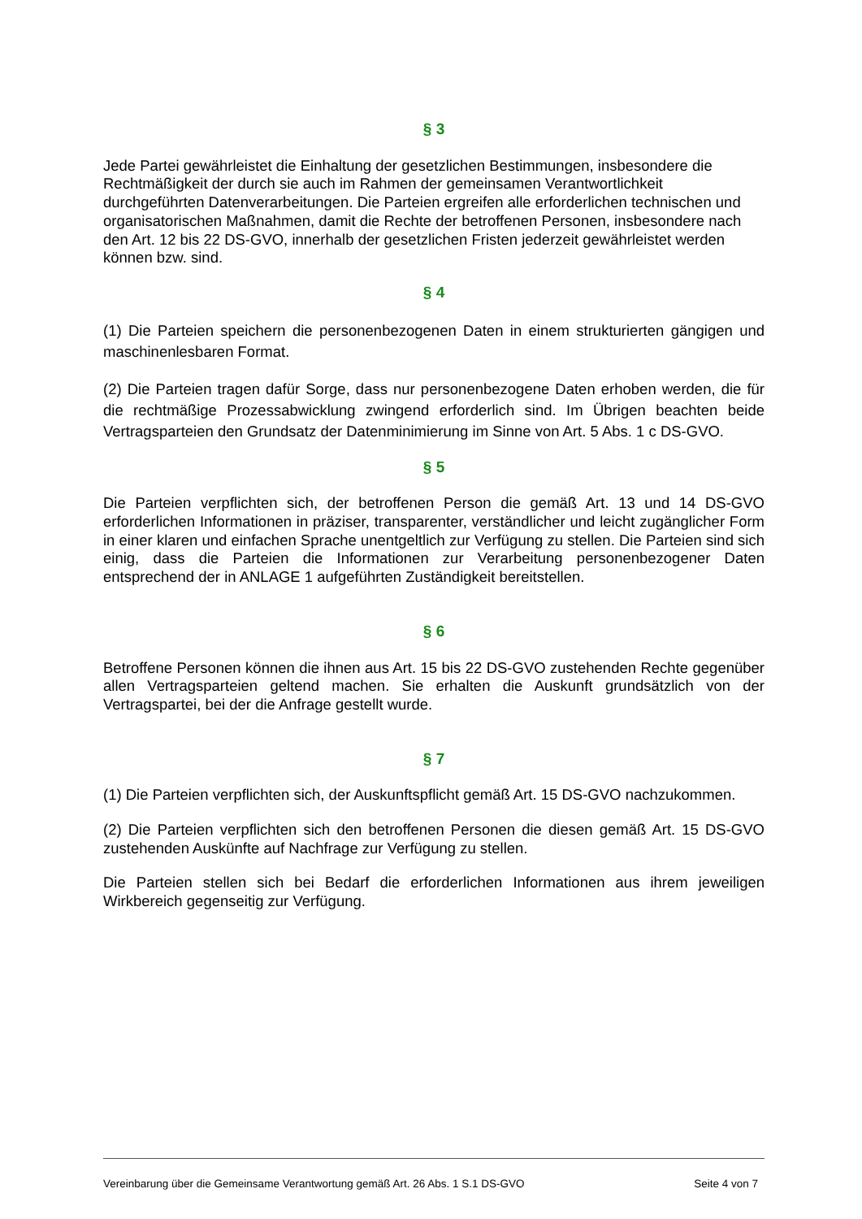§ 3
Jede Partei gewährleistet die Einhaltung der gesetzlichen Bestimmungen, insbesondere die Rechtmäßigkeit der durch sie auch im Rahmen der gemeinsamen Verantwortlichkeit durchgeführten Datenverarbeitungen. Die Parteien ergreifen alle erforderlichen technischen und organisatorischen Maßnahmen, damit die Rechte der betroffenen Personen, insbesondere nach den Art. 12 bis 22 DS-GVO, innerhalb der gesetzlichen Fristen jederzeit gewährleistet werden können bzw. sind.
§ 4
(1) Die Parteien speichern die personenbezogenen Daten in einem strukturierten gängigen und maschinenlesbaren Format.
(2) Die Parteien tragen dafür Sorge, dass nur personenbezogene Daten erhoben werden, die für die rechtmäßige Prozessabwicklung zwingend erforderlich sind. Im Übrigen beachten beide Vertragsparteien den Grundsatz der Datenminimierung im Sinne von Art. 5 Abs. 1 c DS-GVO.
§ 5
Die Parteien verpflichten sich, der betroffenen Person die gemäß Art. 13 und 14 DS-GVO erforderlichen Informationen in präziser, transparenter, verständlicher und leicht zugänglicher Form in einer klaren und einfachen Sprache unentgeltlich zur Verfügung zu stellen. Die Parteien sind sich einig, dass die Parteien die Informationen zur Verarbeitung personenbezogener Daten entsprechend der in ANLAGE 1 aufgeführten Zuständigkeit bereitstellen.
§ 6
Betroffene Personen können die ihnen aus Art. 15 bis 22 DS-GVO zustehenden Rechte gegenüber allen Vertragsparteien geltend machen. Sie erhalten die Auskunft grundsätzlich von der Vertragspartei, bei der die Anfrage gestellt wurde.
§ 7
(1) Die Parteien verpflichten sich, der Auskunftspflicht gemäß Art. 15 DS-GVO nachzukommen.
(2) Die Parteien verpflichten sich den betroffenen Personen die diesen gemäß Art. 15 DS-GVO zustehenden Auskünfte auf Nachfrage zur Verfügung zu stellen.
Die Parteien stellen sich bei Bedarf die erforderlichen Informationen aus ihrem jeweiligen Wirkbereich gegenseitig zur Verfügung.
Vereinbarung über die Gemeinsame Verantwortung gemäß Art. 26 Abs. 1 S.1 DS-GVO Seite 4 von 7